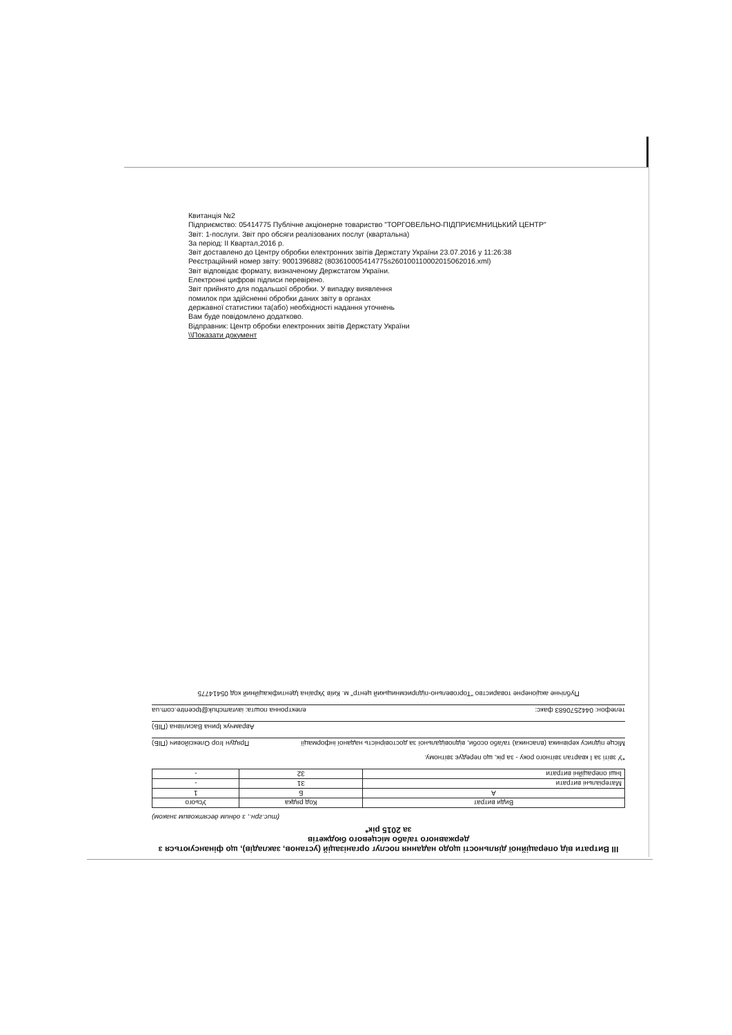Квитанція №2
Підприємство: 05414775 Публічне акціонерне товариство "ТОРГОВЕЛЬНО-ПІДПРИЄМНИЦЬКИЙ ЦЕНТР"
Звіт: 1-послуги. Звіт про обсяги реалізованих послуг (квартальна)
За період: II Квартал,2016 р.
Звіт доставлено до Центру обробки електронних звітів Держстату України 23.07.2016 у 11:26:38
Реєстраційний номер звіту: 9001396882 (803610005414775s260100110002015062016.xml)
Звіт відповідає формату, визначеному Держстатом України.
Електронні цифрові підписи перевірено.
Звіт прийнято для подальшої обробки. У випадку виявлення
помилок при здійсненні обробки даних звіту в органах
державної статистики та(або) необхідності надання уточнень
Вам буде повідомлено додатково.
Відправник: Центр обробки електронних звітів Держстату України
\\Показати документ
III Витрати від операційної діяльності щодо надання послуг організацій (установ, закладів), що фінансуються з державного та/або місцевого бюджетів
за 2015 рік*
(тис.грн., з одним десятковим знаком)
| Види витрат | Код рядка | Усього |
| --- | --- | --- |
| А | Б | 1 |
| Матеріальні витрати | 31 | - |
| Інші операційні витрати | 32 | - |
*У звіті за I квартал звітного року - за рік, що передує звітному.
Місце підпису керівника (власника) та/або особи, відповідальної за достовірність наданої інформації Прядун Ігор Олексійович (ПІБ)
Аврамчук Ірина Василівна (ПІБ)
телефон: 0442570683 факс: електронна пошта: iavramchuk@tpcentre.com.ua
Публічне акціонерне товариство "Торговельно-підприємницький центр" м. Київ Україна Ідентифікаційний код 05414775